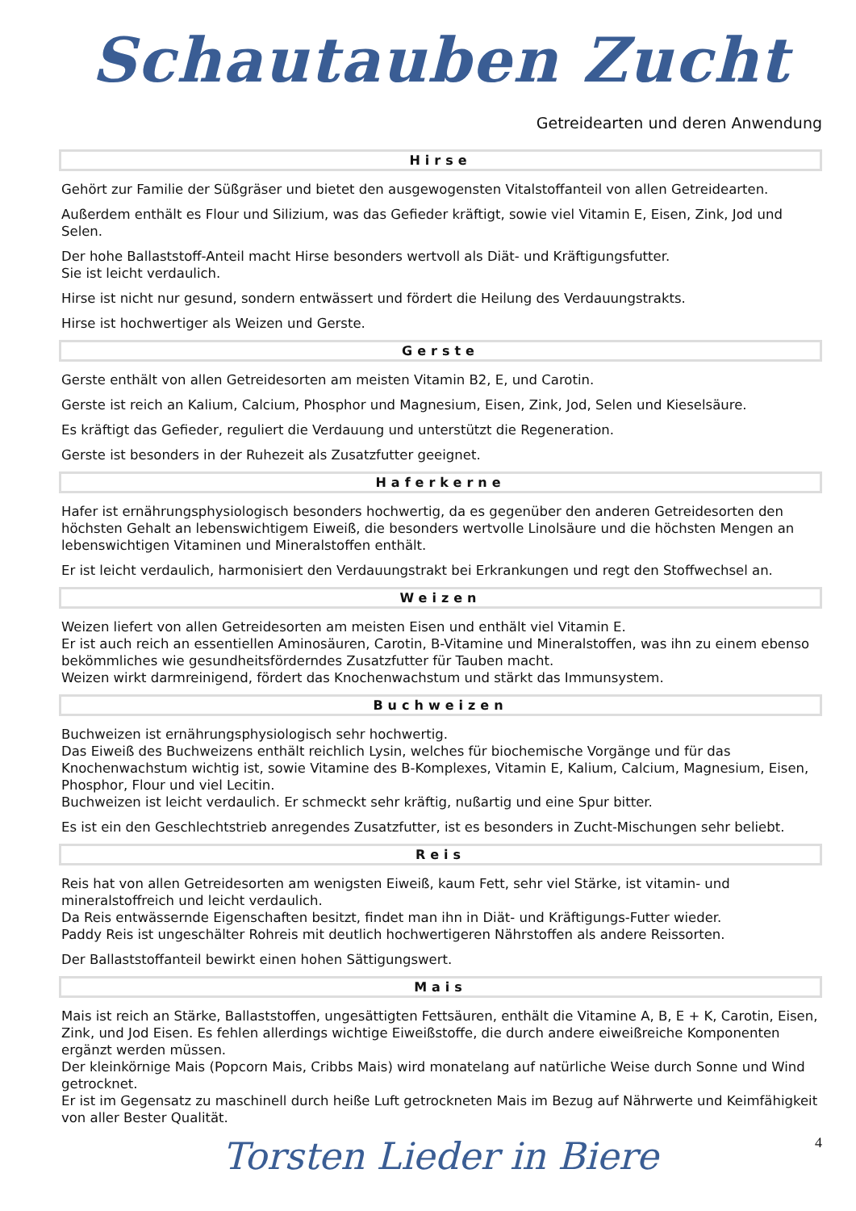Schautauben Zucht
Getreidearten und deren Anwendung
Hirse
Gehört zur Familie der Süßgräser und bietet den ausgewogensten Vitalstoffanteil von allen Getreidearten.
Außerdem enthält es Flour und Silizium, was das Gefieder kräftigt, sowie viel Vitamin E, Eisen, Zink, Jod und Selen.
Der hohe Ballaststoff-Anteil macht Hirse besonders wertvoll als Diät- und Kräftigungsfutter.
Sie ist leicht verdaulich.
Hirse ist nicht nur gesund, sondern entwässert und fördert die Heilung des Verdauungstrakts.
Hirse ist hochwertiger als Weizen und Gerste.
Gerste
Gerste enthält von allen Getreidesorten am meisten Vitamin B2, E, und Carotin.
Gerste ist reich an Kalium, Calcium, Phosphor und Magnesium, Eisen, Zink, Jod, Selen und Kieselsäure.
Es kräftigt das Gefieder, reguliert die Verdauung und unterstützt die Regeneration.
Gerste ist besonders in der Ruhezeit als Zusatzfutter geeignet.
Haferkerne
Hafer ist ernährungsphysiologisch besonders hochwertig, da es gegenüber den anderen Getreidesorten den höchsten Gehalt an lebenswichtigem Eiweiß, die besonders wertvolle Linolsäure und die höchsten Mengen an lebenswichtigen Vitaminen und Mineralstoffen enthält.
Er ist leicht verdaulich, harmonisiert den Verdauungstrakt bei Erkrankungen und regt den Stoffwechsel an.
Weizen
Weizen liefert von allen Getreidesorten am meisten Eisen und enthält viel Vitamin E.
Er ist auch reich an essentiellen Aminosäuren, Carotin, B-Vitamine und Mineralstoffen, was ihn zu einem ebenso bekömmliches wie gesundheitsförderndes Zusatzfutter für Tauben macht.
Weizen wirkt darmreinigend, fördert das Knochenwachstum und stärkt das Immunsystem.
Buchweizen
Buchweizen ist ernährungsphysiologisch sehr hochwertig.
Das Eiweiß des Buchweizens enthält reichlich Lysin, welches für biochemische Vorgänge und für das Knochenwachstum wichtig ist, sowie Vitamine des B-Komplexes, Vitamin E, Kalium, Calcium, Magnesium, Eisen, Phosphor, Flour und viel Lecitin.
Buchweizen ist leicht verdaulich. Er schmeckt sehr kräftig, nußartig und eine Spur bitter.
Es ist ein den Geschlechtstrieb anregendes Zusatzfutter, ist es besonders in Zucht-Mischungen sehr beliebt.
Reis
Reis hat von allen Getreidesorten am wenigsten Eiweiß, kaum Fett, sehr viel Stärke, ist vitamin- und mineralstoffreich und leicht verdaulich.
Da Reis entwässernde Eigenschaften besitzt, findet man ihn in Diät- und Kräftigungs-Futter wieder.
Paddy Reis ist ungeschälter Rohreis mit deutlich hochwertigeren Nährstoffen als andere Reissorten.
Der Ballaststoffanteil bewirkt einen hohen Sättigungswert.
Mais
Mais ist reich an Stärke, Ballaststoffen, ungesättigten Fettsäuren, enthält die Vitamine A, B, E + K, Carotin, Eisen, Zink, und Jod Eisen. Es fehlen allerdings wichtige Eiweißstoffe, die durch andere eiweißreiche Komponenten ergänzt werden müssen.
Der kleinkörnige Mais (Popcorn Mais, Cribbs Mais) wird monatelang auf natürliche Weise durch Sonne und Wind getrocknet.
Er ist im Gegensatz zu maschinell durch heiße Luft getrockneten Mais im Bezug auf Nährwerte und Keimfähigkeit von aller Bester Qualität.
Torsten Lieder in Biere 4